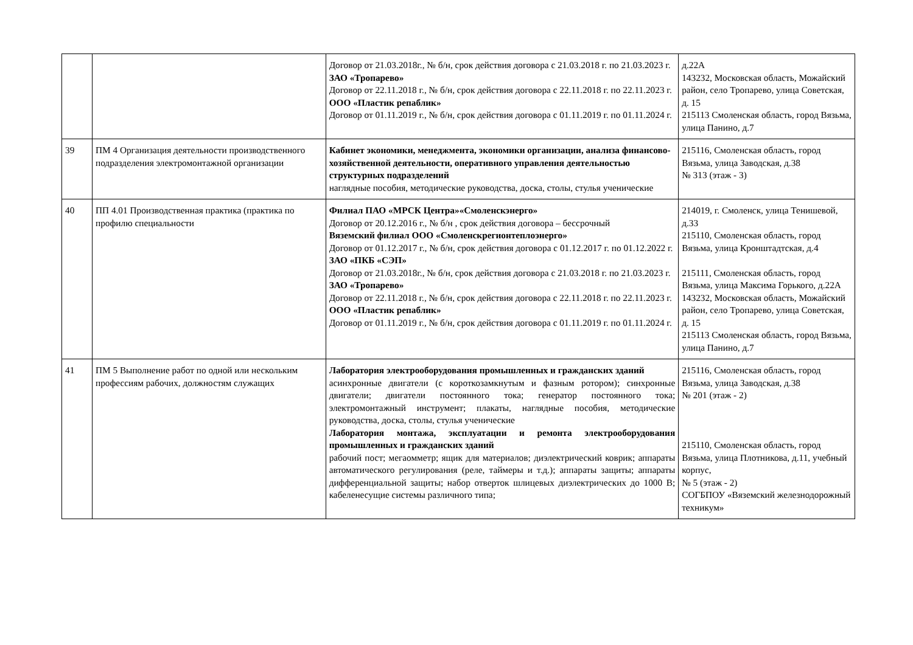| | | Договор от 21.03.2018г., № б/н, срок действия договора с 21.03.2018 г. по 21.03.2023 г. ЗАО «Тропарево» Договор от 22.11.2018 г., № б/н, срок действия договора с 22.11.2018 г. по 22.11.2023 г. ООО «Пластик репаблик» Договор от 01.11.2019 г., № б/н, срок действия договора с 01.11.2019 г. по 01.11.2024 г. | д.22А 143232, Московская область, Можайский район, село Тропарево, улица Советская, д. 15 215113 Смоленская область, город Вязьма, улица Панино, д.7 |
| 39 | ПМ 4 Организация деятельности производственного подразделения электромонтажной организации | Кабинет экономики, менеджмента, экономики организации, анализа финансово-хозяйственной деятельности, оперативного управления деятельностью структурных подразделений наглядные пособия, методические руководства, доска, столы, стулья ученические | 215116, Смоленская область, город Вязьма, улица Заводская, д.38 № 313 (этаж - 3) |
| 40 | ПП 4.01 Производственная практика (практика по профилю специальности | Филиал ПАО «МРСК Центра»«Смоленскэнерго» Договор от 20.12.2016 г., № б/н , срок действия договора – бессрочный Вяземский филиал ООО «Смоленскрегионтеплоэнерго» Договор от 01.12.2017 г., № б/н, срок действия договора с 01.12.2017 г. по 01.12.2022 г. ЗАО «ПКБ «СЭП» Договор от 21.03.2018г., № б/н, срок действия договора с 21.03.2018 г. по 21.03.2023 г. ЗАО «Тропарево» Договор от 22.11.2018 г., № б/н, срок действия договора с 22.11.2018 г. по 22.11.2023 г. ООО «Пластик репаблик» Договор от 01.11.2019 г., № б/н, срок действия договора с 01.11.2019 г. по 01.11.2024 г. | 214019, г. Смоленск, улица Тенишевой, д.33 215110, Смоленская область, город Вязьма, улица Кронштадтская, д.4 215111, Смоленская область, город Вязьма, улица Максима Горького, д.22А 143232, Московская область, Можайский район, село Тропарево, улица Советская, д. 15 215113 Смоленская область, город Вязьма, улица Панино, д.7 |
| 41 | ПМ 5 Выполнение работ по одной или нескольким профессиям рабочих, должностям служащих | Лаборатория электрооборудования промышленных и гражданских зданий асинхронные двигатели (с короткозамкнутым и фазным ротором); синхронные двигатели; двигатели постоянного тока; генератор постоянного тока; электромонтажный инструмент; плакаты, наглядные пособия, методические руководства, доска, столы, стулья ученические Лаборатория монтажа, эксплуатации и ремонта электрооборудования промышленных и гражданских зданий рабочий пост; мегаомметр; ящик для материалов; диэлектрический коврик; аппараты автоматического регулирования (реле, таймеры и т.д.); аппараты защиты; аппараты дифференциальной защиты; набор отверток шлицевых диэлектрических до 1000 В; кабеленесущие системы различного типа; | 215116, Смоленская область, город Вязьма, улица Заводская, д.38 № 201 (этаж - 2) 215110, Смоленская область, город Вязьма, улица Плотникова, д.11, учебный корпус, № 5 (этаж - 2) СОГБПОУ «Вяземский железнодорожный техникум» |